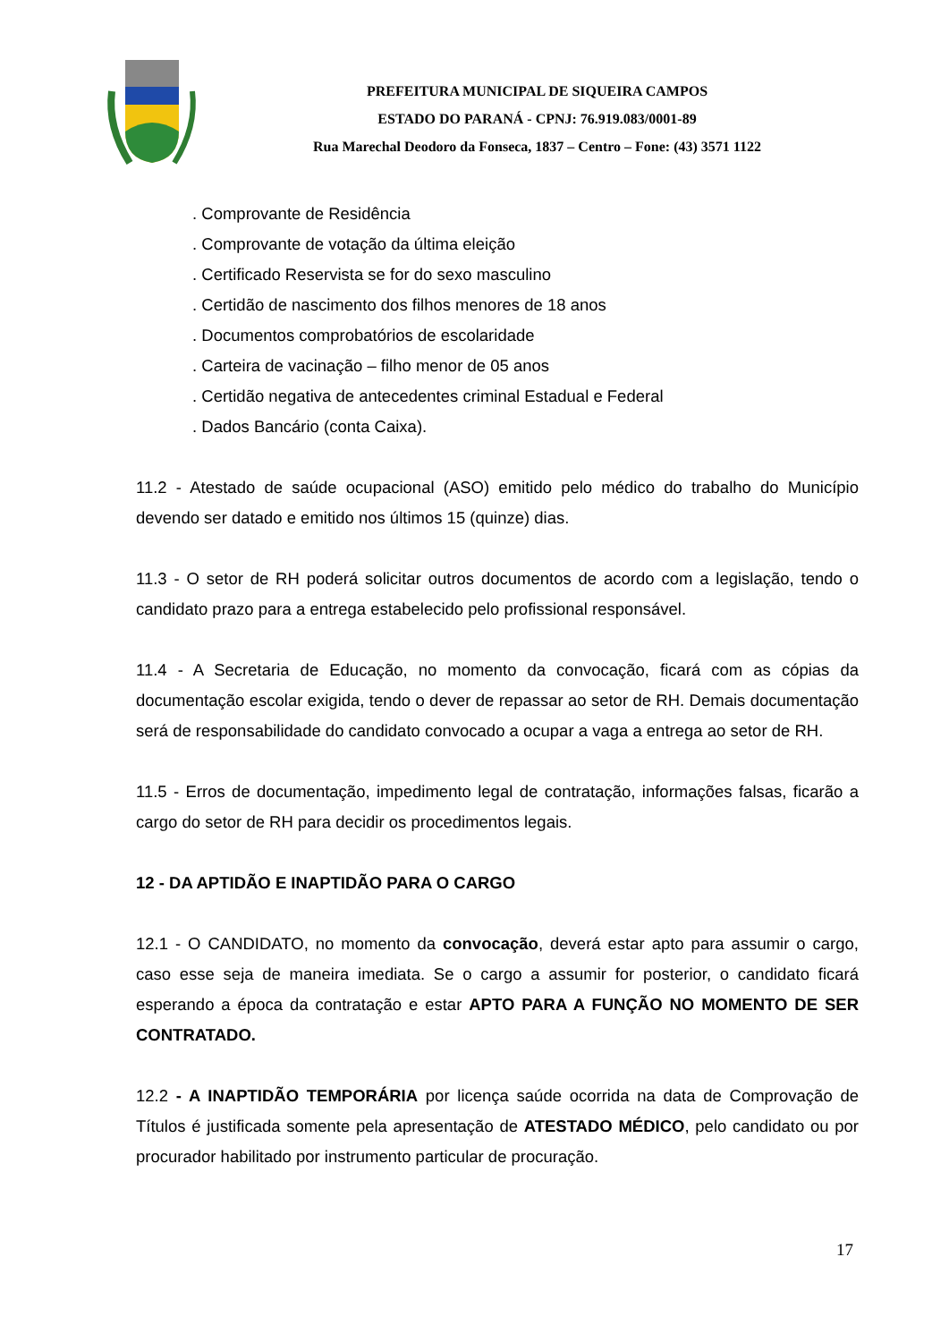PREFEITURA MUNICIPAL DE SIQUEIRA CAMPOS
ESTADO DO PARANÁ - CPNJ: 76.919.083/0001-89
Rua Marechal Deodoro da Fonseca, 1837 – Centro – Fone: (43) 3571 1122
. Comprovante de Residência
. Comprovante de votação da última eleição
. Certificado Reservista se for do sexo masculino
. Certidão de nascimento dos filhos menores de 18 anos
. Documentos comprobatórios de escolaridade
. Carteira de vacinação – filho menor de 05 anos
. Certidão negativa de antecedentes criminal Estadual e Federal
. Dados Bancário (conta Caixa).
11.2 - Atestado de saúde ocupacional (ASO) emitido pelo médico do trabalho do Município devendo ser datado e emitido nos últimos 15 (quinze) dias.
11.3 - O setor de RH poderá solicitar outros documentos de acordo com a legislação, tendo o candidato prazo para a entrega estabelecido pelo profissional responsável.
11.4 - A Secretaria de Educação, no momento da convocação, ficará com as cópias da documentação escolar exigida, tendo o dever de repassar ao setor de RH. Demais documentação será de responsabilidade do candidato convocado a ocupar a vaga a entrega ao setor de RH.
11.5 - Erros de documentação, impedimento legal de contratação, informações falsas, ficarão a cargo do setor de RH para decidir os procedimentos legais.
12 - DA APTIDÃO E INAPTIDÃO PARA O CARGO
12.1 - O CANDIDATO, no momento da convocação, deverá estar apto para assumir o cargo, caso esse seja de maneira imediata. Se o cargo a assumir for posterior, o candidato ficará esperando a época da contratação e estar APTO PARA A FUNÇÃO NO MOMENTO DE SER CONTRATADO.
12.2 - A INAPTIDÃO TEMPORÁRIA por licença saúde ocorrida na data de Comprovação de Títulos é justificada somente pela apresentação de ATESTADO MÉDICO, pelo candidato ou por procurador habilitado por instrumento particular de procuração.
17